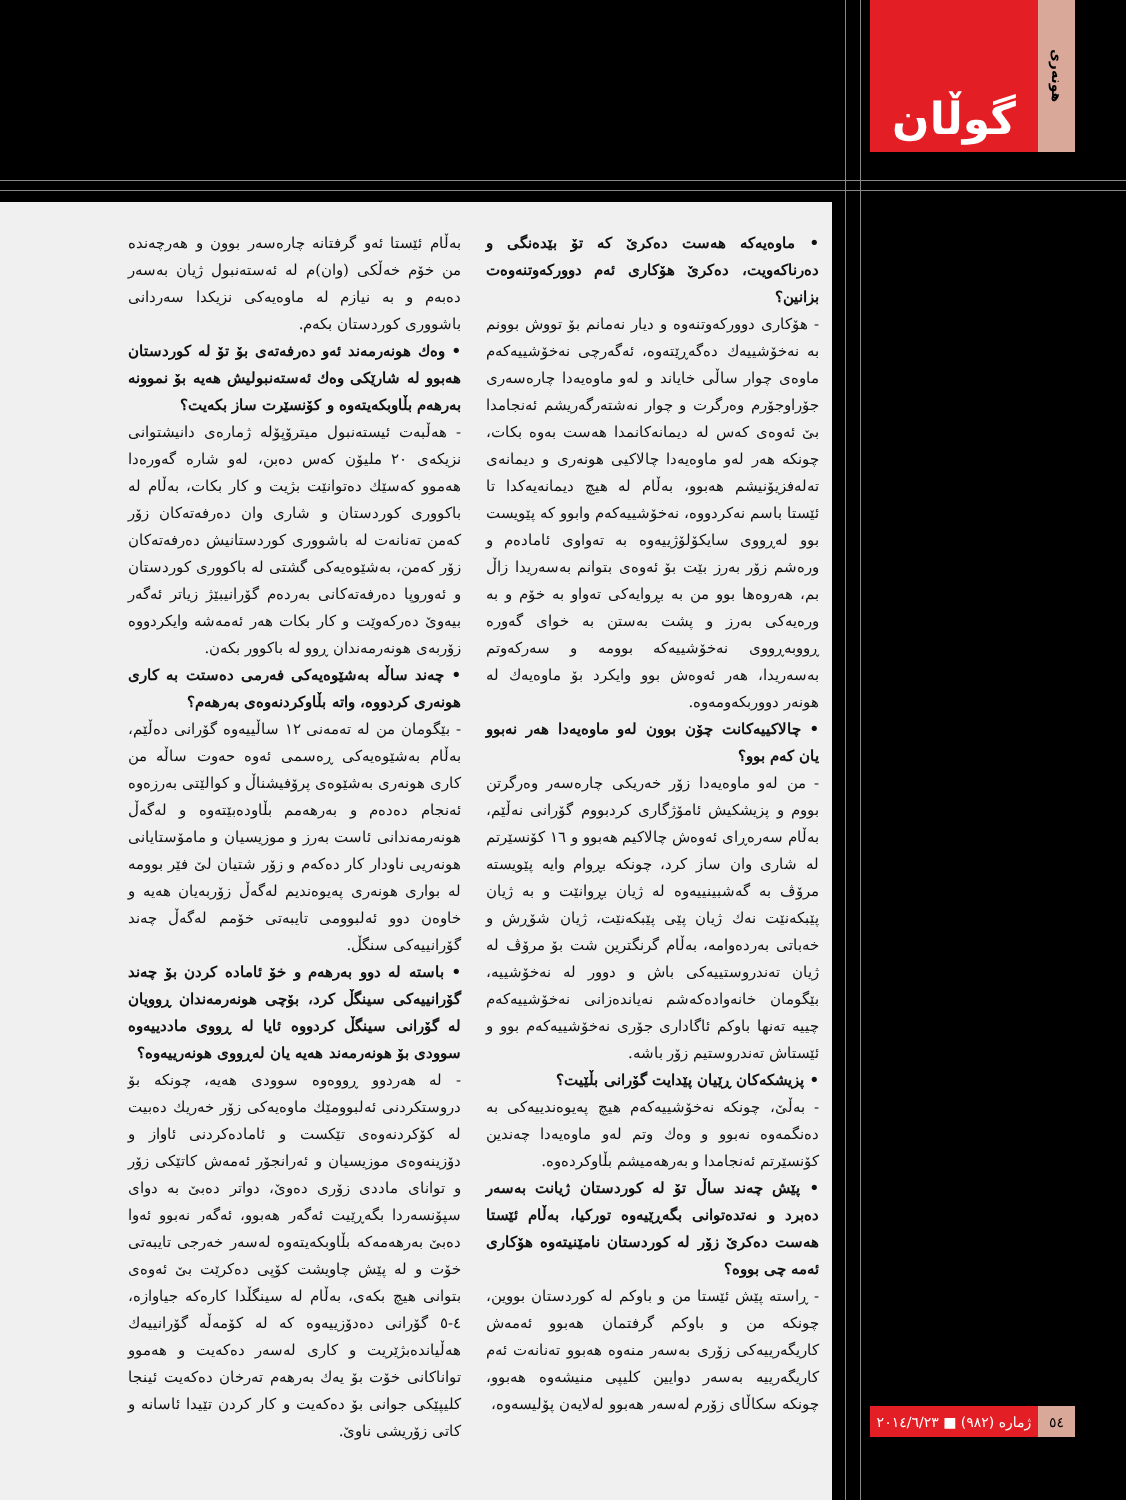گوڵان
هونەری
• ماوەیەکە هەست دەکرێ کە تۆ بێدەنگی و دەرناکەویت، دەکرێ هۆکاری ئەم دوورکەوتنەوەت بزانین؟
- هۆکاری دوورکەوتنەوە و دیار نەمانم بۆ تووش بوونم بە نەخۆشییەك دەگەڕێتەوە، ئەگەرچی نەخۆشییەکەم ماوەی چوار ساڵی خایاند و لەو ماوەیەدا چارەسەری جۆراوجۆرم وەرگرت و چوار نەشتەرگەریشم ئەنجامدا بێ ئەوەی کەس لە دیمانەکانمدا هەست بەوە بکات، چونکە هەر لەو ماوەیەدا چالاکیی هونەری و دیمانەی تەلەفزیۆنیشم هەبوو، بەڵام لە هیچ دیمانەیەکدا تا ئێستا باسم نەکردووە، نەخۆشییەکەم وابوو کە پێویست بوو لەڕووی سایکۆلۆژییەوە بە تەواوی ئامادەم و ورەشم زۆر بەرز بێت بۆ ئەوەی بتوانم بەسەریدا زاڵ بم، هەروەها بوو من بە بڕوایەکی تەواو بە خۆم و بە ورەیەکی بەرز و پشت بەستن بە خوای گەورە ڕووبەڕووی نەخۆشییەکە بوومە و سەرکەوتم بەسەریدا، هەر ئەوەش بوو وایکرد بۆ ماوەیەك لە هونەر دووربکەومەوە.
• چالاکییەکانت چۆن بوون لەو ماوەیەدا هەر نەبوو یان کەم بوو؟
- من لەو ماوەیەدا زۆر خەریکی چارەسەر وەرگرتن بووم و پزیشکیش ئامۆژگاری کردبووم گۆرانی نەڵێم، بەڵام سەرەڕای ئەوەش چالاکیم هەبوو و ١٦ کۆنسێرتم لە شاری وان ساز کرد، چونکە بڕوام وایە پێویستە مرۆڤ بە گەشبینییەوە لە ژیان بڕوانێت و بە ژیان پێبکەنێت نەك ژیان پێی پێبکەنێت، ژیان شۆڕش و خەباتی بەردەوامە، بەڵام گرنگترین شت بۆ مرۆڤ لە ژیان تەندروستییەکی باش و دوور لە نەخۆشییە، بێگومان خانەوادەکەشم نەیاندەزانی نەخۆشییەکەم چییە تەنها باوکم ئاگاداری جۆری نەخۆشییەکەم بوو و ئێستاش تەندروستیم زۆر باشە.
• پزیشکەکان ڕێیان پێدایت گۆرانی بڵێیت؟
- بەڵێ، چونکە نەخۆشییەکەم هیچ پەیوەندییەکی بە دەنگمەوە نەبوو و وەك وتم لەو ماوەیەدا چەندین کۆنسێرتم ئەنجامدا و بەرهەمیشم بڵاوکردەوە.
• پێش چەند ساڵ تۆ لە کوردستان ژیانت بەسەر دەبرد و نەتدەتوانی بگەڕێیەوە تورکیا، بەڵام ئێستا هەست دەکرێ زۆر لە کوردستان نامێنیتەوە هۆکاری ئەمە چی بووە؟
- ڕاستە پێش ئێستا من و باوکم لە کوردستان بووین، چونکە من و باوکم گرفتمان هەبوو ئەمەش کاریگەرییەکی زۆری بەسەر منەوە هەبوو تەنانەت ئەم کاریگەرییە بەسەر دوایین کلیپی منیشەوە هەبوو، چونکە سکاڵای زۆرم لەسەر هەبوو لەلایەن پۆلیسەوە،
بەڵام ئێستا ئەو گرفتانە چارەسەر بوون و هەرچەندە من خۆم خەڵکی (وان)م لە ئەستەنبول ژیان بەسەر دەبەم و بە نیازم لە ماوەیەکی نزیکدا سەردانی باشووری کوردستان بکەم.
• وەك هونەرمەند ئەو دەرفەتەی بۆ تۆ لە کوردستان هەبوو لە شارێکی وەك ئەستەنبولیش هەیە بۆ نموونە بەرهەم بڵاوبکەیتەوە و کۆنسێرت ساز بکەیت؟
- هەڵبەت ئیستەنبول میترۆپۆلە ژمارەی دانیشتوانی نزیکەی ٢٠ ملیۆن کەس دەبن، لەو شارە گەورەدا هەموو کەسێك دەتوانێت بژیت و کار بکات، بەڵام لە باکووری کوردستان و شاری وان دەرفەتەکان زۆر کەمن تەنانەت لە باشووری کوردستانیش دەرفەتەکان زۆر کەمن، بەشێوەیەکی گشتی لە باکووری کوردستان و ئەوروپا دەرفەتەکانی بەردەم گۆرانیبێژ زیاتر ئەگەر بیەوێ دەرکەوێت و کار بکات هەر ئەمەشە وایکردووە زۆربەی هونەرمەندان ڕوو لە باکوور بکەن.
• چەند ساڵە بەشێوەیەکی فەرمی دەستت بە کاری هونەری کردووە، واتە بڵاوکردنەوەی بەرهەم؟
- بێگومان من لە تەمەنی ١٢ ساڵییەوە گۆرانی دەڵێم، بەڵام بەشێوەیەکی ڕەسمی ئەوە حەوت ساڵە من کاری هونەری بەشێوەی پرۆفیشناڵ و کوالێتی بەرزەوە ئەنجام دەدەم و بەرهەمم بڵاودەبێتەوە و لەگەڵ هونەرمەندانی ئاست بەرز و موزیسیان و مامۆستایانی هونەریی ناودار کار دەکەم و زۆر شتیان لێ فێر بوومە لە بواری هونەری پەیوەندیم لەگەڵ زۆربەیان هەیە و خاوەن دوو ئەلبوومی تایبەتی خۆمم لەگەڵ چەند گۆرانییەکی سنگڵ.
• باستە لە دوو بەرهەم و خۆ ئامادە کردن بۆ چەند گۆرانییەکی سینگڵ کرد، بۆچی هونەرمەندان ڕوویان لە گۆرانی سینگڵ کردووە ئایا لە ڕووی ماددییەوە سوودی بۆ هونەرمەند هەیە یان لەڕووی هونەرییەوە؟
- لە هەردوو ڕووەوە سوودی هەیە، چونکە بۆ دروستکردنی ئەلبوومێك ماوەیەکی زۆر خەریك دەبیت لە کۆکردنەوەی تێکست و ئامادەکردنی ئاواز و دۆزینەوەی موزیسیان و ئەرانجۆر ئەمەش کاتێکی زۆر و توانای ماددی زۆری دەوێ، دواتر دەبێ بە دوای سپۆنسەردا بگەڕێیت ئەگەر هەبوو، ئەگەر نەبوو ئەوا دەبێ بەرهەمەکە بڵاوبکەیتەوە لەسەر خەرجی تایبەتی خۆت و لە پێش چاویشت کۆپی دەکرێت بێ ئەوەی بتوانی هیچ بکەی، بەڵام لە سینگڵدا کارەکە جیاوازە، ٤-٥ گۆرانی دەدۆزییەوە کە لە کۆمەڵە گۆرانییەك هەڵیاندەبژێریت و کاری لەسەر دەکەیت و هەموو تواناکانی خۆت بۆ یەك بەرهەم تەرخان دەکەیت ئینجا کلیپێکی جوانی بۆ دەکەیت و کار کردن تێیدا ئاسانە و کاتی زۆریشی ناوێ.
٥٤ ژمارە (٩٨٢) ■ ٢٠١٤/٦/٢٣